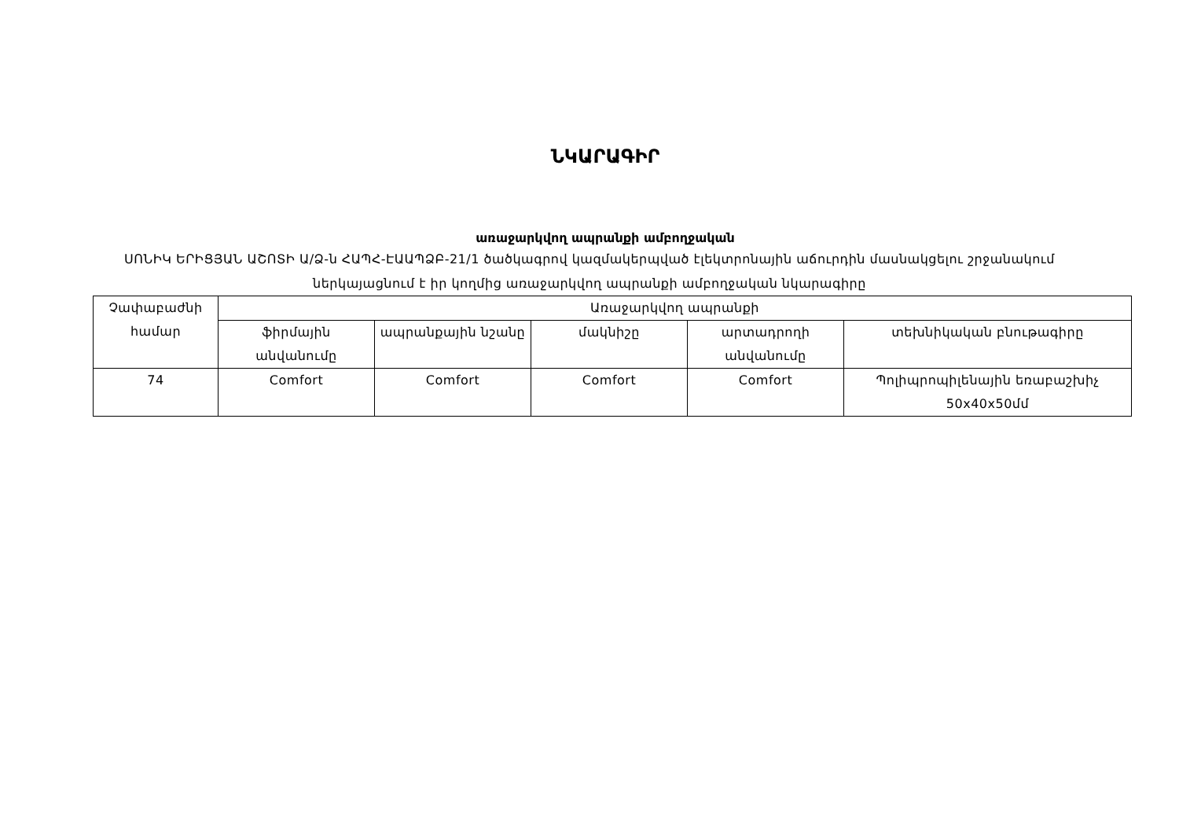ՆԿԱՐԱԳԻՐ
առաջարկվող ապրանքի ամբողջական
ՍՈՆԻԿ ԵՐԻՑՅԱՆ ԱՇՈՏԻ Ա/Ձ-ն ՀԱՊՀ-ԷԱԱՊՁԲ-21/1 ծածկագրով կազմակերպված էլեկտրոնային աճուրդին մասնակցելու շրջանակում ներկայացնում է իր կողմից առաջարկվող ապրանքի ամբողջական նկարագիրը
| Չափաբաժնի համար | Առաջարկվող ապրանքի | | | | |
| --- | --- | --- | --- | --- | --- |
| | ֆիրմային անվանումը | ապրանքային նշանը | մակնիշը | արտադրողի անվանումը | տեխնիկական բնութագիրը |
| 74 | Comfort | Comfort | Comfort | Comfort | Պոլիպրոպիլենային եռաբաշխիչ 50x40x50մմ |